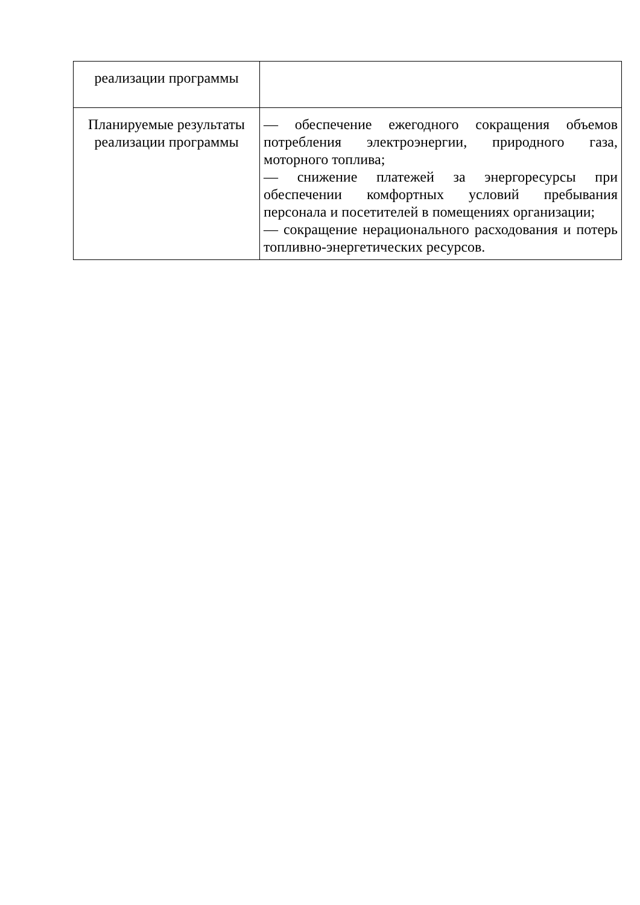| реализации программы | |
| Планируемые результаты реализации программы | — обеспечение ежегодного сокращения объемов потребления электроэнергии, природного газа, моторного топлива; — снижение платежей за энергоресурсы при обеспечении комфортных условий пребывания персонала и посетителей в помещениях организации; — сокращение нерационального расходования и потерь топливно-энергетических ресурсов. |